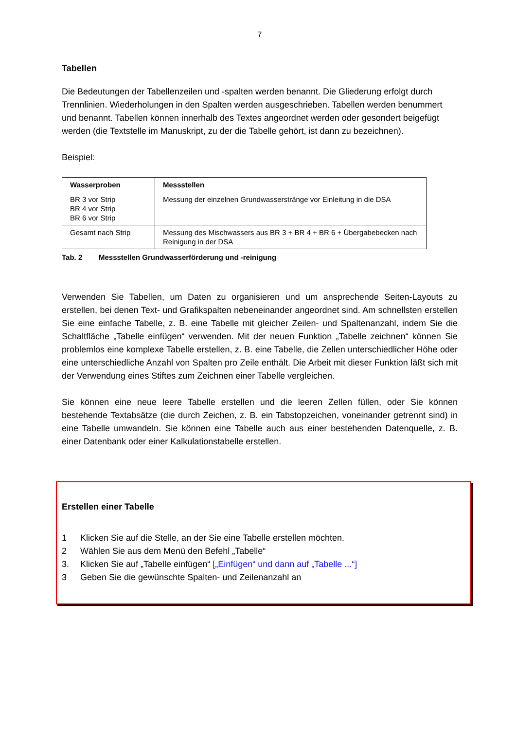7
Tabellen
Die Bedeutungen der Tabellenzeilen und -spalten werden benannt. Die Gliederung erfolgt durch Trennlinien. Wiederholungen in den Spalten werden ausgeschrieben. Tabellen werden benummert und benannt. Tabellen können innerhalb des Textes angeordnet werden oder gesondert beigefügt werden (die Textstelle im Manuskript, zu der die Tabelle gehört, ist dann zu bezeichnen).
Beispiel:
| Wasserproben | Messstellen |
| --- | --- |
| BR 3 vor Strip BR 4 vor Strip BR 6 vor Strip | Messung der einzelnen Grundwasserstränge vor Einleitung in die DSA |
| Gesamt nach Strip | Messung des Mischwassers aus BR 3 + BR 4 + BR 6 + Übergabebecken nach Reinigung in der DSA |
Tab. 2 Messstellen Grundwasserförderung und -reinigung
Verwenden Sie Tabellen, um Daten zu organisieren und um ansprechende Seiten-Layouts zu erstellen, bei denen Text- und Grafikspalten nebeneinander angeordnet sind. Am schnellsten erstellen Sie eine einfache Tabelle, z. B. eine Tabelle mit gleicher Zeilen- und Spaltenanzahl, indem Sie die Schaltfläche „Tabelle einfügen“ verwenden. Mit der neuen Funktion „Tabelle zeichnen“ können Sie problemlos eine komplexe Tabelle erstellen, z. B. eine Tabelle, die Zellen unterschiedlicher Höhe oder eine unterschiedliche Anzahl von Spalten pro Zeile enthält. Die Arbeit mit dieser Funktion läßt sich mit der Verwendung eines Stiftes zum Zeichnen einer Tabelle vergleichen.
Sie können eine neue leere Tabelle erstellen und die leeren Zellen füllen, oder Sie können bestehende Textabsätze (die durch Zeichen, z. B. ein Tabstopzeichen, voneinander getrennt sind) in eine Tabelle umwandeln. Sie können eine Tabelle auch aus einer bestehenden Datenquelle, z. B. einer Datenbank oder einer Kalkulationstabelle erstellen.
Erstellen einer Tabelle
1 Klicken Sie auf die Stelle, an der Sie eine Tabelle erstellen möchten.
2 Wählen Sie aus dem Menü den Befehl „Tabelle“
3. Klicken Sie auf „Tabelle einfügen“ [„Einfügen“ und dann auf „Tabelle ...“]
3 Geben Sie die gewünschte Spalten- und Zeilenanzahl an